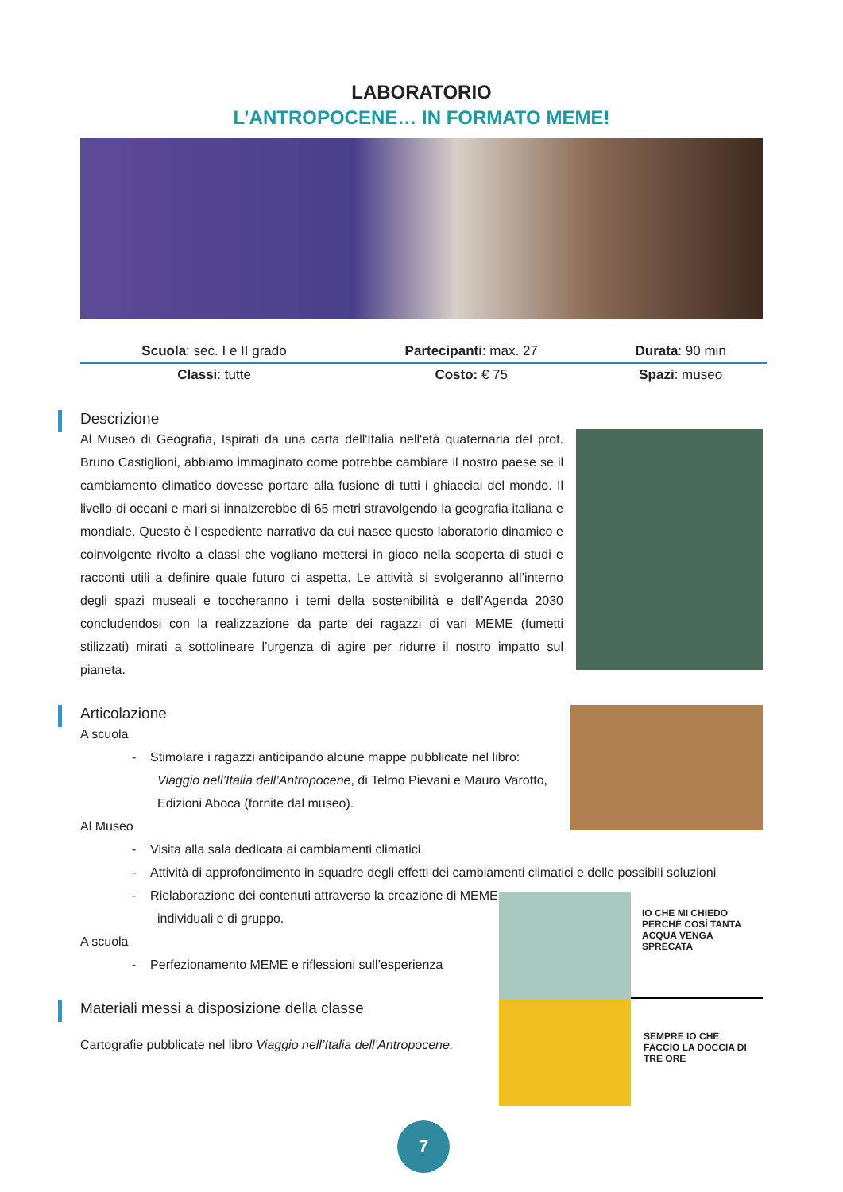LABORATORIO
L’ANTROPOCENE… IN FORMATO MEME!
| Scuola : sec. I e II grado | Partecipanti : max. 27 | Durata : 90 min |
| Classi : tutte | Costo: € 75 | Spazi : museo |
Descrizione
Al Museo di Geografia, Ispirati da una carta dell'Italia nell'età quaternaria del prof. Bruno Castiglioni, abbiamo immaginato come potrebbe cambiare il nostro paese se il cambiamento climatico dovesse portare alla fusione di tutti i ghiacciai del mondo. Il livello di oceani e mari si innalzerebbe di 65 metri stravolgendo la geografia italiana e mondiale. Questo è l’espediente narrativo da cui nasce questo laboratorio dinamico e coinvolgente rivolto a classi che vogliano mettersi in gioco nella scoperta di studi e racconti utili a definire quale futuro ci aspetta. Le attività si svolgeranno all’interno degli spazi museali e toccheranno i temi della sostenibilità e dell’Agenda 2030 concludendosi con la realizzazione da parte dei ragazzi di vari MEME (fumetti stilizzati) mirati a sottolineare l’urgenza di agire per ridurre il nostro impatto sul pianeta.
Articolazione
A scuola
- Stimolare i ragazzi anticipando alcune mappe pubblicate nel libro: Viaggio nell’Italia dell’Antropocene, di Telmo Pievani e Mauro Varotto, Edizioni Aboca (fornite dal museo).
Al Museo
- Visita alla sala dedicata ai cambiamenti climatici
- Attività di approfondimento in squadre degli effetti dei cambiamenti climatici e delle possibili soluzioni
IO CHE MI CHIEDO PERCHÈ COSÌ TANTA ACQUA VENGA SPRECATA
SEMPRE IO CHE FACCIO LA DOCCIA DI TRE ORE
- Rielaborazione dei contenuti attraverso la creazione di MEME individuali e di gruppo.
A scuola
- Perfezionamento MEME e riflessioni sull’esperienza
Materiali messi a disposizione della classe
Cartografie pubblicate nel libro Viaggio nell’Italia dell’Antropocene.
7